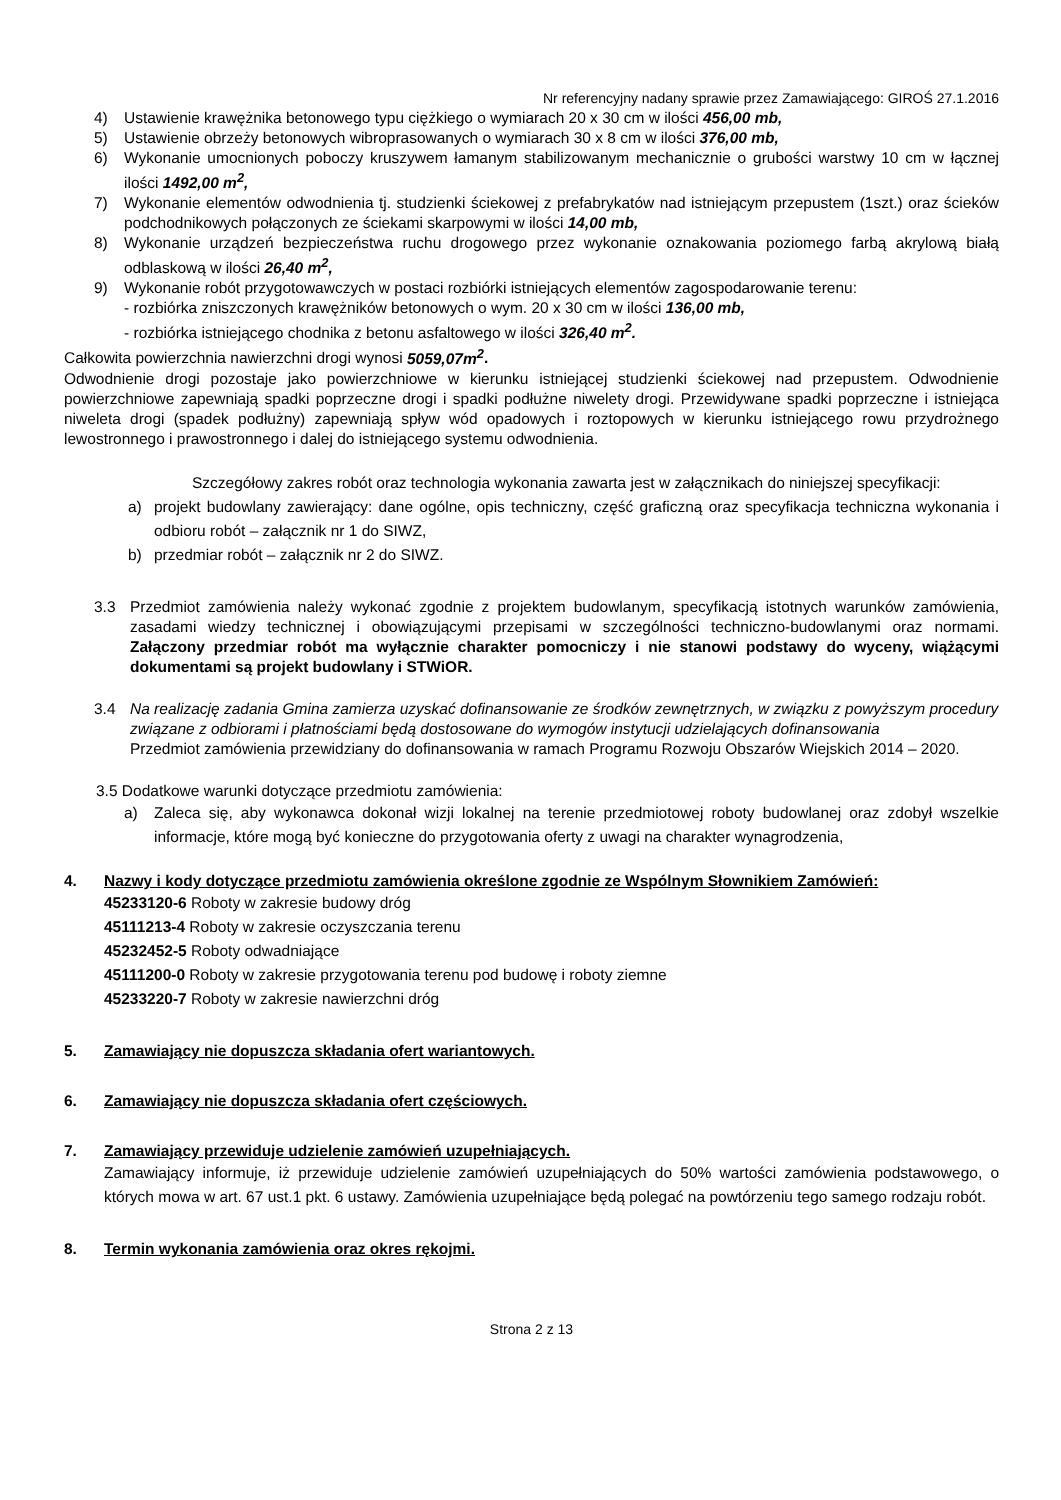Nr referencyjny nadany sprawie przez Zamawiającego: GIROŚ 27.1.2016
4) Ustawienie krawężnika betonowego typu ciężkiego o wymiarach 20 x 30 cm w ilości 456,00 mb,
5) Ustawienie obrzeży betonowych wibroprasowanych o wymiarach 30 x 8 cm w ilości 376,00 mb,
6) Wykonanie umocnionych poboczy kruszywem łamanym stabilizowanym mechanicznie o grubości warstwy 10 cm w łącznej ilości 1492,00 m<sup>2</sup>,
7) Wykonanie elementów odwodnienia tj. studzienki ściekowej z prefabrykatów nad istniejącym przepustem (1szt.) oraz ścieków podchodnikowych połączonych ze ściekami skarpowymi w ilości 14,00 mb,
8) Wykonanie urządzeń bezpieczeństwa ruchu drogowego przez wykonanie oznakowania poziomego farbą akrylową białą odblaskową w ilości 26,40 m<sup>2</sup>,
9) Wykonanie robót przygotowawczych w postaci rozbiórki istniejących elementów zagospodarowanie terenu:
- rozbiórka zniszczonych krawężników betonowych o wym. 20 x 30 cm w ilości 136,00 mb,
- rozbiórka istniejącego chodnika z betonu asfaltowego w ilości 326,40 m<sup>2</sup>.
Całkowita powierzchnia nawierzchni drogi wynosi 5059,07m<sup>2</sup>.
Odwodnienie drogi pozostaje jako powierzchniowe w kierunku istniejącej studzienki ściekowej nad przepustem. Odwodnienie powierzchniowe zapewniają spadki poprzeczne drogi i spadki podłużne niwelety drogi. Przewidywane spadki poprzeczne i istniejąca niweleta drogi (spadek podłużny) zapewniają spływ wód opadowych i roztopowych w kierunku istniejącego rowu przydrożnego lewostronnego i prawostronnego i dalej do istniejącego systemu odwodnienia.
Szczegółowy zakres robót oraz technologia wykonania zawarta jest w załącznikach do niniejszej specyfikacji:
a) projekt budowlany zawierający: dane ogólne, opis techniczny, część graficzną oraz specyfikacja techniczna wykonania i odbioru robót – załącznik nr 1 do SIWZ,
b) przedmiar robót – załącznik nr 2 do SIWZ.
3.3 Przedmiot zamówienia należy wykonać zgodnie z projektem budowlanym, specyfikacją istotnych warunków zamówienia, zasadami wiedzy technicznej i obowiązującymi przepisami w szczególności techniczno-budowlanymi oraz normami. Załączony przedmiar robót ma wyłącznie charakter pomocniczy i nie stanowi podstawy do wyceny, wiążącymi dokumentami są projekt budowlany i STWiOR.
3.4 Na realizację zadania Gmina zamierza uzyskać dofinansowanie ze środków zewnętrznych, w związku z powyższym procedury związane z odbiorami i płatnościami będą dostosowane do wymogów instytucji udzielających dofinansowania
Przedmiot zamówienia przewidziany do dofinansowania w ramach Programu Rozwoju Obszarów Wiejskich 2014 – 2020.
3.5 Dodatkowe warunki dotyczące przedmiotu zamówienia:
a) Zaleca się, aby wykonawca dokonał wizji lokalnej na terenie przedmiotowej roboty budowlanej oraz zdobył wszelkie informacje, które mogą być konieczne do przygotowania oferty z uwagi na charakter wynagrodzenia,
4. Nazwy i kody dotyczące przedmiotu zamówienia określone zgodnie ze Wspólnym Słownikiem Zamówień:
45233120-6 Roboty w zakresie budowy dróg
45111213-4 Roboty w zakresie oczyszczania terenu
45232452-5 Roboty odwadniające
45111200-0 Roboty w zakresie przygotowania terenu pod budowę i roboty ziemne
45233220-7 Roboty w zakresie nawierzchni dróg
5. Zamawiający nie dopuszcza składania ofert wariantowych.
6. Zamawiający nie dopuszcza składania ofert częściowych.
7. Zamawiający przewiduje udzielenie zamówień uzupełniających.
Zamawiający informuje, iż przewiduje udzielenie zamówień uzupełniających do 50% wartości zamówienia podstawowego, o których mowa w art. 67 ust.1 pkt. 6 ustawy. Zamówienia uzupełniające będą polegać na powtórzeniu tego samego rodzaju robót.
8. Termin wykonania zamówienia oraz okres rękojmi.
Strona 2 z 13